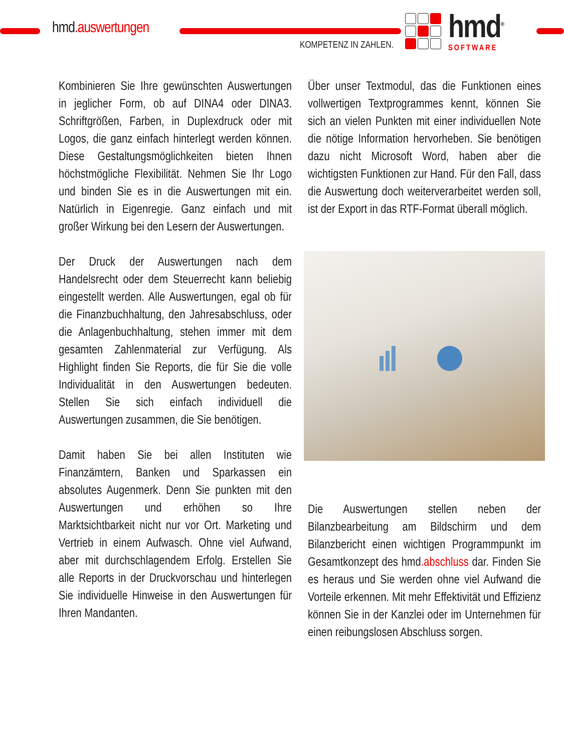hmd.auswertungen
KOMPETENZ IN ZAHLEN.
hmd<sup>®</sup>
SOFTWARE
Kombinieren Sie Ihre gewünschten Auswertungen in jeglicher Form, ob auf DINA4 oder DINA3. Schriftgrößen, Farben, in Duplexdruck oder mit Logos, die ganz einfach hinterlegt werden können. Diese Gestaltungsmöglichkeiten bieten Ihnen höchstmögliche Flexibilität. Nehmen Sie Ihr Logo und binden Sie es in die Auswertungen mit ein. Natürlich in Eigenregie. Ganz einfach und mit großer Wirkung bei den Lesern der Auswertungen.
Der Druck der Auswertungen nach dem Handelsrecht oder dem Steuerrecht kann beliebig eingestellt werden. Alle Auswertungen, egal ob für die Finanzbuchhaltung, den Jahresabschluss, oder die Anlagenbuchhaltung, stehen immer mit dem gesamten Zahlenmaterial zur Verfügung. Als Highlight finden Sie Reports, die für Sie die volle Individualität in den Auswertungen bedeuten. Stellen Sie sich einfach individuell die Auswertungen zusammen, die Sie benötigen.
Damit haben Sie bei allen Instituten wie Finanzämtern, Banken und Sparkassen ein absolutes Augenmerk. Denn Sie punkten mit den Auswertungen und erhöhen so Ihre Marktsichtbarkeit nicht nur vor Ort. Marketing und Vertrieb in einem Aufwasch. Ohne viel Aufwand, aber mit durchschlagendem Erfolg. Erstellen Sie alle Reports in der Druckvorschau und hinterlegen Sie individuelle Hinweise in den Auswertungen für Ihren Mandanten.
Über unser Textmodul, das die Funktionen eines vollwertigen Textprogrammes kennt, können Sie sich an vielen Punkten mit einer individuellen Note die nötige Information hervorheben. Sie benötigen dazu nicht Microsoft Word, haben aber die wichtigsten Funktionen zur Hand. Für den Fall, dass die Auswertung doch weiterverarbeitet werden soll, ist der Export in das RTF-Format überall möglich.
Die Auswertungen stellen neben der Bilanzbearbeitung am Bildschirm und dem Bilanzbericht einen wichtigen Programmpunkt im Gesamtkonzept des hmd.abschluss dar. Finden Sie es heraus und Sie werden ohne viel Aufwand die Vorteile erkennen. Mit mehr Effektivität und Effizienz können Sie in der Kanzlei oder im Unternehmen für einen reibungslosen Abschluss sorgen.